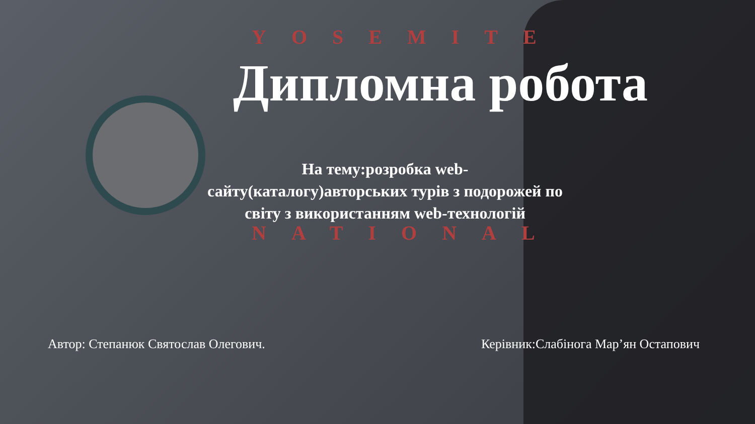YOSEMITE
NATIONAL
Дипломна робота
На тему:розробка web-сайту(каталогу)авторських турів з подорожей по світу з використанням web-технологій
Автор: Степанюк Святослав Олегович. Керівник:Слабінога Мар’ян Остапович